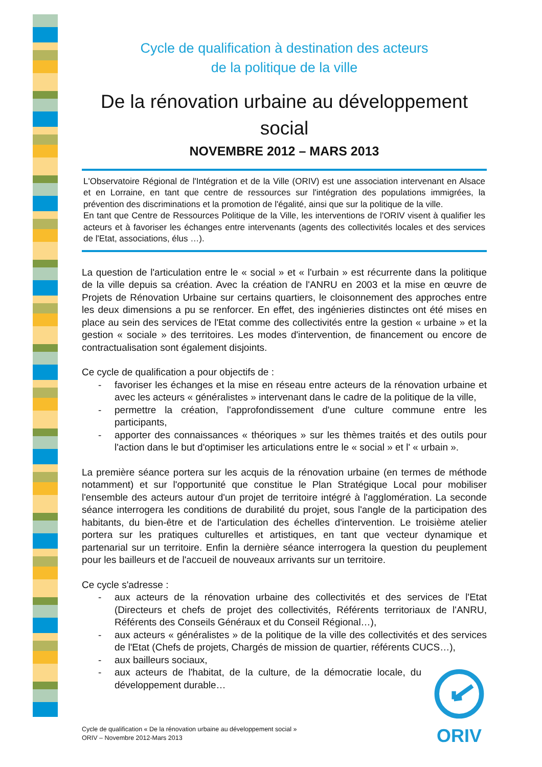Cycle de qualification à destination des acteurs
de la politique de la ville
De la rénovation urbaine au développement social
NOVEMBRE 2012 – MARS 2013
L'Observatoire Régional de l'Intégration et de la Ville (ORIV) est une association intervenant en Alsace et en Lorraine, en tant que centre de ressources sur l'intégration des populations immigrées, la prévention des discriminations et la promotion de l'égalité, ainsi que sur la politique de la ville.
En tant que Centre de Ressources Politique de la Ville, les interventions de l'ORIV visent à qualifier les acteurs et à favoriser les échanges entre intervenants (agents des collectivités locales et des services de l'Etat, associations, élus …).
La question de l'articulation entre le « social » et « l'urbain » est récurrente dans la politique de la ville depuis sa création. Avec la création de l'ANRU en 2003 et la mise en œuvre de Projets de Rénovation Urbaine sur certains quartiers, le cloisonnement des approches entre les deux dimensions a pu se renforcer. En effet, des ingénieries distinctes ont été mises en place au sein des services de l'Etat comme des collectivités entre la gestion « urbaine » et la gestion « sociale » des territoires. Les modes d'intervention, de financement ou encore de contractualisation sont également disjoints.
Ce cycle de qualification a pour objectifs de :
- favoriser les échanges et la mise en réseau entre acteurs de la rénovation urbaine et avec les acteurs « généralistes » intervenant dans le cadre de la politique de la ville,
- permettre la création, l'approfondissement d'une culture commune entre les participants,
- apporter des connaissances « théoriques » sur les thèmes traités et des outils pour l'action dans le but d'optimiser les articulations entre le « social » et l' « urbain ».
La première séance portera sur les acquis de la rénovation urbaine (en termes de méthode notamment) et sur l'opportunité que constitue le Plan Stratégique Local pour mobiliser l'ensemble des acteurs autour d'un projet de territoire intégré à l'agglomération. La seconde séance interrogera les conditions de durabilité du projet, sous l'angle de la participation des habitants, du bien-être et de l'articulation des échelles d'intervention. Le troisième atelier portera sur les pratiques culturelles et artistiques, en tant que vecteur dynamique et partenarial sur un territoire. Enfin la dernière séance interrogera la question du peuplement pour les bailleurs et de l'accueil de nouveaux arrivants sur un territoire.
Ce cycle s'adresse :
- aux acteurs de la rénovation urbaine des collectivités et des services de l'Etat (Directeurs et chefs de projet des collectivités, Référents territoriaux de l'ANRU, Référents des Conseils Généraux et du Conseil Régional…),
- aux acteurs « généralistes » de la politique de la ville des collectivités et des services de l'Etat (Chefs de projets, Chargés de mission de quartier, référents CUCS…),
- aux bailleurs sociaux,
- aux acteurs de l'habitat, de la culture, de la démocratie locale, du développement durable…
ORIV
Cycle de qualification « De la rénovation urbaine au développement social »
ORIV – Novembre 2012-Mars 2013